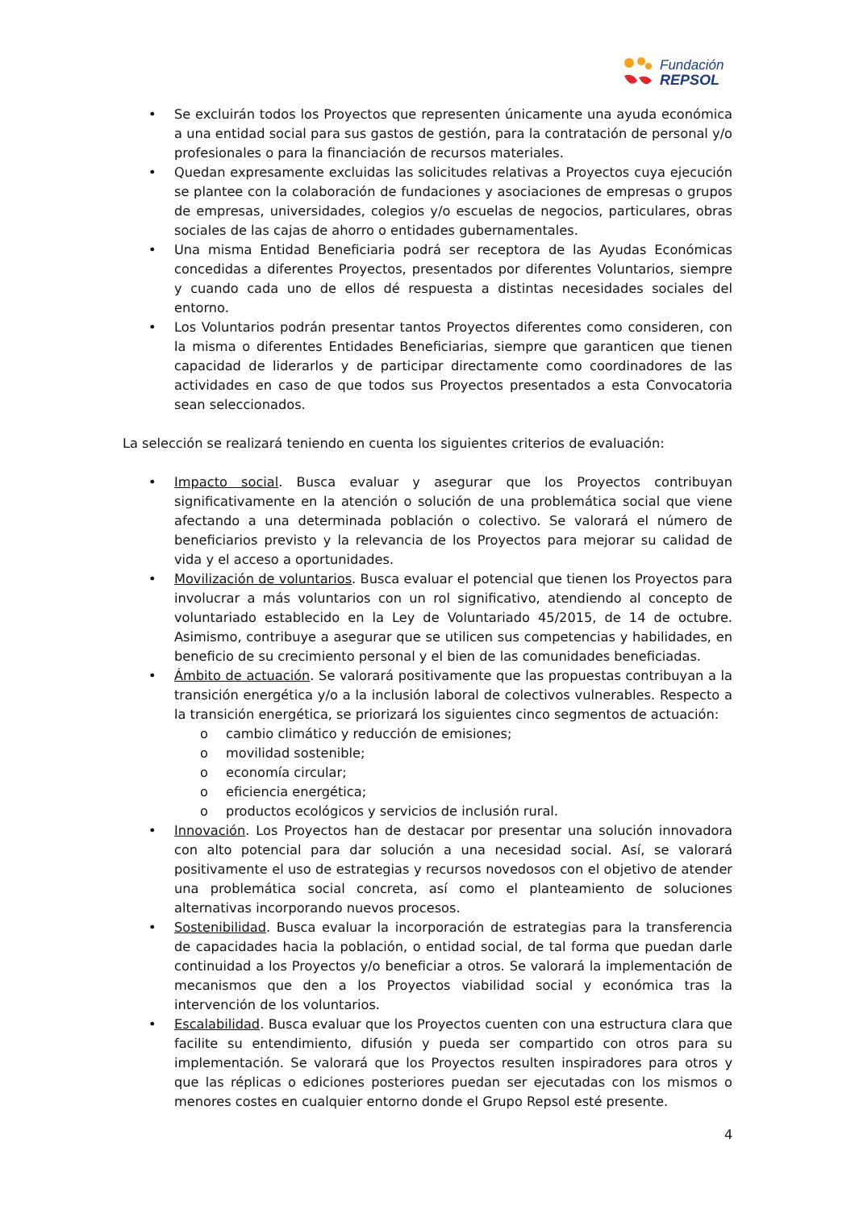Fundación
REPSOL
• Se excluirán todos los Proyectos que representen únicamente una ayuda económica a una entidad social para sus gastos de gestión, para la contratación de personal y/o profesionales o para la financiación de recursos materiales.
• Quedan expresamente excluidas las solicitudes relativas a Proyectos cuya ejecución se plantee con la colaboración de fundaciones y asociaciones de empresas o grupos de empresas, universidades, colegios y/o escuelas de negocios, particulares, obras sociales de las cajas de ahorro o entidades gubernamentales.
• Una misma Entidad Beneficiaria podrá ser receptora de las Ayudas Económicas concedidas a diferentes Proyectos, presentados por diferentes Voluntarios, siempre y cuando cada uno de ellos dé respuesta a distintas necesidades sociales del entorno.
• Los Voluntarios podrán presentar tantos Proyectos diferentes como consideren, con la misma o diferentes Entidades Beneficiarias, siempre que garanticen que tienen capacidad de liderarlos y de participar directamente como coordinadores de las actividades en caso de que todos sus Proyectos presentados a esta Convocatoria sean seleccionados.
La selección se realizará teniendo en cuenta los siguientes criterios de evaluación:
• Impacto social. Busca evaluar y asegurar que los Proyectos contribuyan significativamente en la atención o solución de una problemática social que viene afectando a una determinada población o colectivo. Se valorará el número de beneficiarios previsto y la relevancia de los Proyectos para mejorar su calidad de vida y el acceso a oportunidades.
• Movilización de voluntarios. Busca evaluar el potencial que tienen los Proyectos para involucrar a más voluntarios con un rol significativo, atendiendo al concepto de voluntariado establecido en la Ley de Voluntariado 45/2015, de 14 de octubre. Asimismo, contribuye a asegurar que se utilicen sus competencias y habilidades, en beneficio de su crecimiento personal y el bien de las comunidades beneficiadas.
• Ámbito de actuación. Se valorará positivamente que las propuestas contribuyan a la transición energética y/o a la inclusión laboral de colectivos vulnerables. Respecto a la transición energética, se priorizará los siguientes cinco segmentos de actuación:
o cambio climático y reducción de emisiones;
o movilidad sostenible;
o economía circular;
o eficiencia energética;
o productos ecológicos y servicios de inclusión rural.
• Innovación. Los Proyectos han de destacar por presentar una solución innovadora con alto potencial para dar solución a una necesidad social. Así, se valorará positivamente el uso de estrategias y recursos novedosos con el objetivo de atender una problemática social concreta, así como el planteamiento de soluciones alternativas incorporando nuevos procesos.
• Sostenibilidad. Busca evaluar la incorporación de estrategias para la transferencia de capacidades hacia la población, o entidad social, de tal forma que puedan darle continuidad a los Proyectos y/o beneficiar a otros. Se valorará la implementación de mecanismos que den a los Proyectos viabilidad social y económica tras la intervención de los voluntarios.
• Escalabilidad. Busca evaluar que los Proyectos cuenten con una estructura clara que facilite su entendimiento, difusión y pueda ser compartido con otros para su implementación. Se valorará que los Proyectos resulten inspiradores para otros y que las réplicas o ediciones posteriores puedan ser ejecutadas con los mismos o menores costes en cualquier entorno donde el Grupo Repsol esté presente.
4